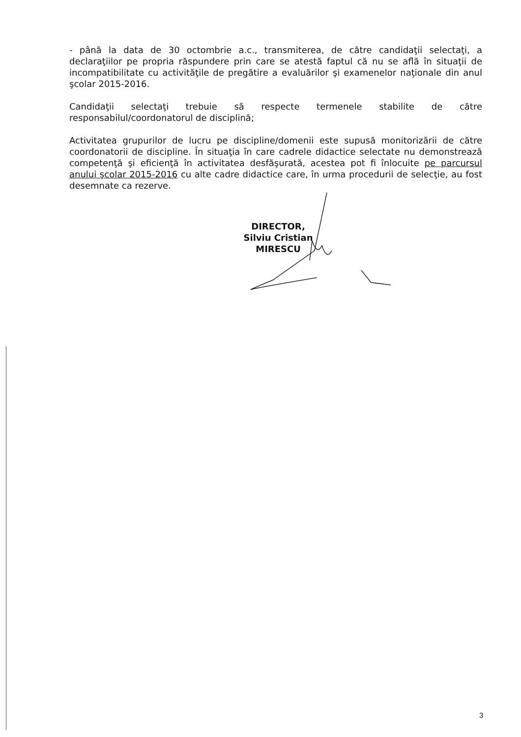- până la data de 30 octombrie a.c., transmiterea, de către candidaţii selectaţi, a declaraţiilor pe propria răspundere prin care se atestă faptul că nu se află în situaţii de incompatibilitate cu activităţile de pregătire a evaluărilor şi examenelor naţionale din anul şcolar 2015-2016.
Candidaţii selectaţi trebuie să respecte termenele stabilite de către responsabilul/coordonatorul de disciplină;
Activitatea grupurilor de lucru pe discipline/domenii este supusă monitorizării de către coordonatorii de discipline. În situaţia în care cadrele didactice selectate nu demonstrează competenţă şi eficienţă în activitatea desfăşurată, acestea pot fi înlocuite pe parcursul anului şcolar 2015-2016 cu alte cadre didactice care, în urma procedurii de selecţie, au fost desemnate ca rezerve.
DIRECTOR,
Silviu Cristian MIRESCU
3